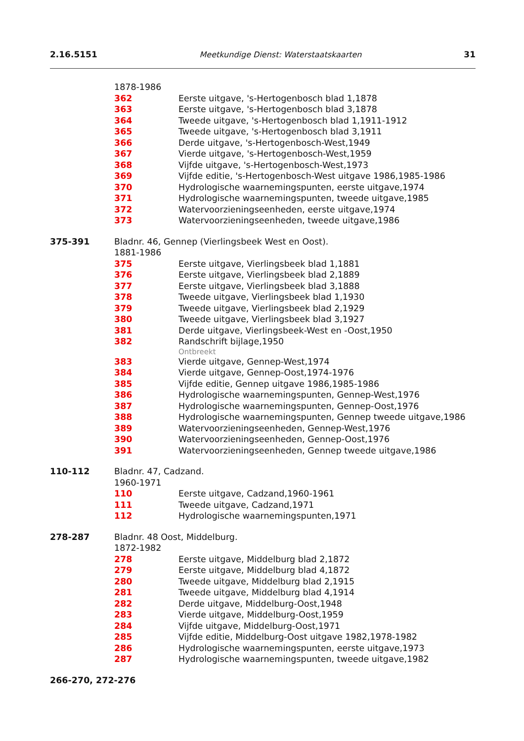2.16.5151 Meetkundige Dienst: Waterstaatskaarten 31
1878-1986
362 Eerste uitgave, 's-Hertogenbosch blad 1,1878
363 Eerste uitgave, 's-Hertogenbosch blad 3,1878
364 Tweede uitgave, 's-Hertogenbosch blad 1,1911-1912
365 Tweede uitgave, 's-Hertogenbosch blad 3,1911
366 Derde uitgave, 's-Hertogenbosch-West,1949
367 Vierde uitgave, 's-Hertogenbosch-West,1959
368 Vijfde uitgave, 's-Hertogenbosch-West,1973
369 Vijfde editie, 's-Hertogenbosch-West uitgave 1986,1985-1986
370 Hydrologische waarnemingspunten, eerste uitgave,1974
371 Hydrologische waarnemingspunten, tweede uitgave,1985
372 Watervoorzieningseenheden, eerste uitgave,1974
373 Watervoorzieningseenheden, tweede uitgave,1986
375-391 Bladnr. 46, Gennep (Vierlingsbeek West en Oost).
1881-1986
375 Eerste uitgave, Vierlingsbeek blad 1,1881
376 Eerste uitgave, Vierlingsbeek blad 2,1889
377 Eerste uitgave, Vierlingsbeek blad 3,1888
378 Tweede uitgave, Vierlingsbeek blad 1,1930
379 Tweede uitgave, Vierlingsbeek blad 2,1929
380 Tweede uitgave, Vierlingsbeek blad 3,1927
381 Derde uitgave, Vierlingsbeek-West en -Oost,1950
382 Randschrift bijlage,1950
Ontbreekt
383 Vierde uitgave, Gennep-West,1974
384 Vierde uitgave, Gennep-Oost,1974-1976
385 Vijfde editie, Gennep uitgave 1986,1985-1986
386 Hydrologische waarnemingspunten, Gennep-West,1976
387 Hydrologische waarnemingspunten, Gennep-Oost,1976
388 Hydrologische waarnemingspunten, Gennep tweede uitgave,1986
389 Watervoorzieningseenheden, Gennep-West,1976
390 Watervoorzieningseenheden, Gennep-Oost,1976
391 Watervoorzieningseenheden, Gennep tweede uitgave,1986
110-112 Bladnr. 47, Cadzand.
1960-1971
110 Eerste uitgave, Cadzand,1960-1961
111 Tweede uitgave, Cadzand,1971
112 Hydrologische waarnemingspunten,1971
278-287 Bladnr. 48 Oost, Middelburg.
1872-1982
278 Eerste uitgave, Middelburg blad 2,1872
279 Eerste uitgave, Middelburg blad 4,1872
280 Tweede uitgave, Middelburg blad 2,1915
281 Tweede uitgave, Middelburg blad 4,1914
282 Derde uitgave, Middelburg-Oost,1948
283 Vierde uitgave, Middelburg-Oost,1959
284 Vijfde uitgave, Middelburg-Oost,1971
285 Vijfde editie, Middelburg-Oost uitgave 1982,1978-1982
286 Hydrologische waarnemingspunten, eerste uitgave,1973
287 Hydrologische waarnemingspunten, tweede uitgave,1982
266-270, 272-276